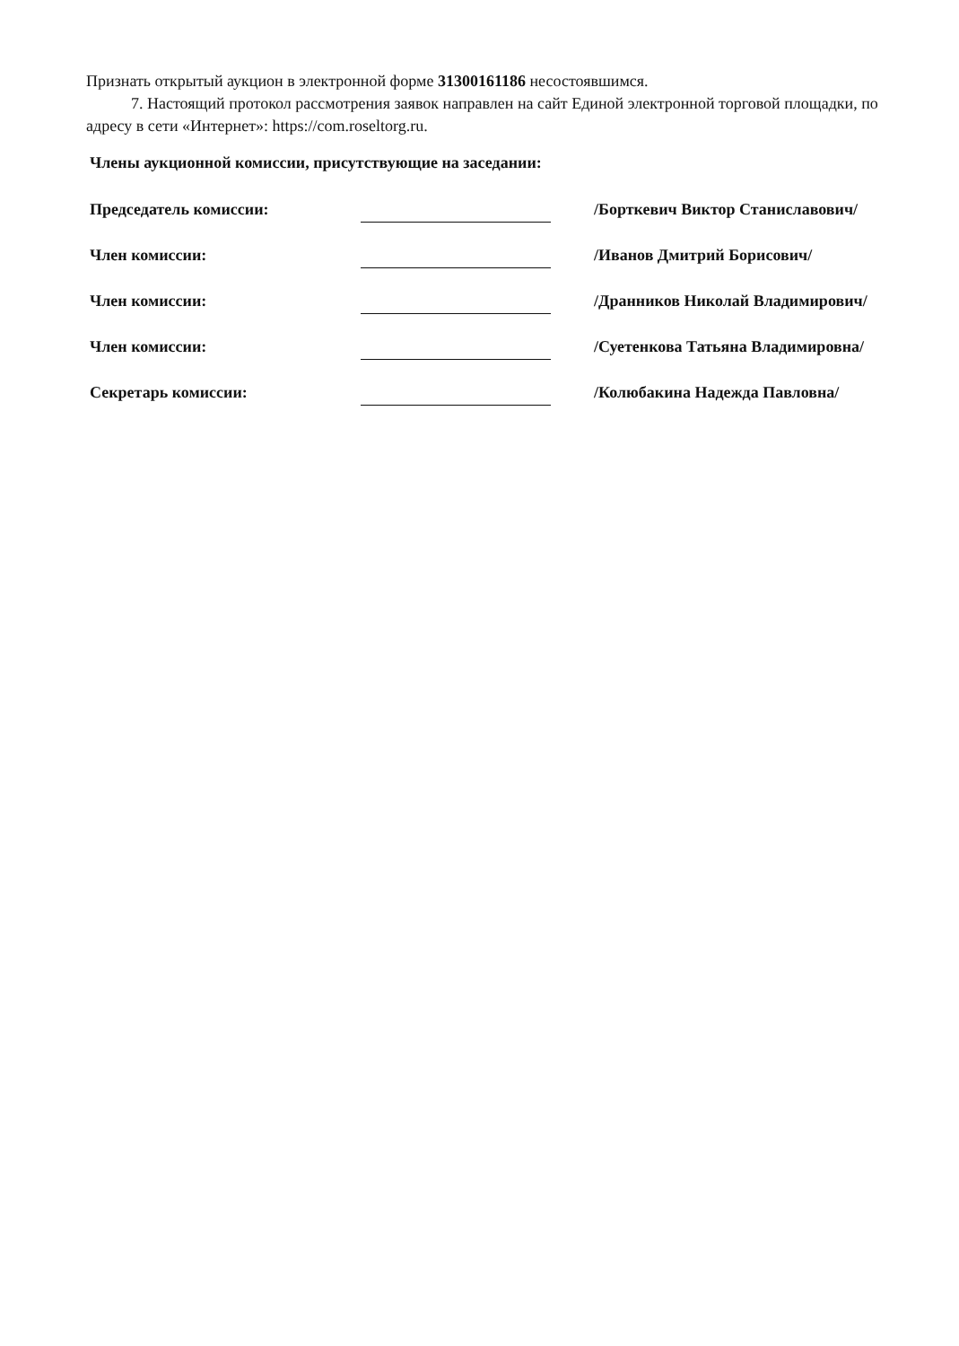Признать открытый аукцион в электронной форме 31300161186 несостоявшимся.
7. Настоящий протокол рассмотрения заявок направлен на сайт Единой электронной торговой площадки, по адресу в сети «Интернет»: https://com.roseltorg.ru.
Члены аукционной комиссии, присутствующие на заседании:
| Председатель комиссии: | | /Борткевич Виктор Станиславович/ |
| Член комиссии: | | /Иванов Дмитрий Борисович/ |
| Член комиссии: | | /Дранников Николай Владимирович/ |
| Член комиссии: | | /Суетенкова Татьяна Владимировна/ |
| Секретарь комиссии: | | /Колюбакина Надежда Павловна/ |